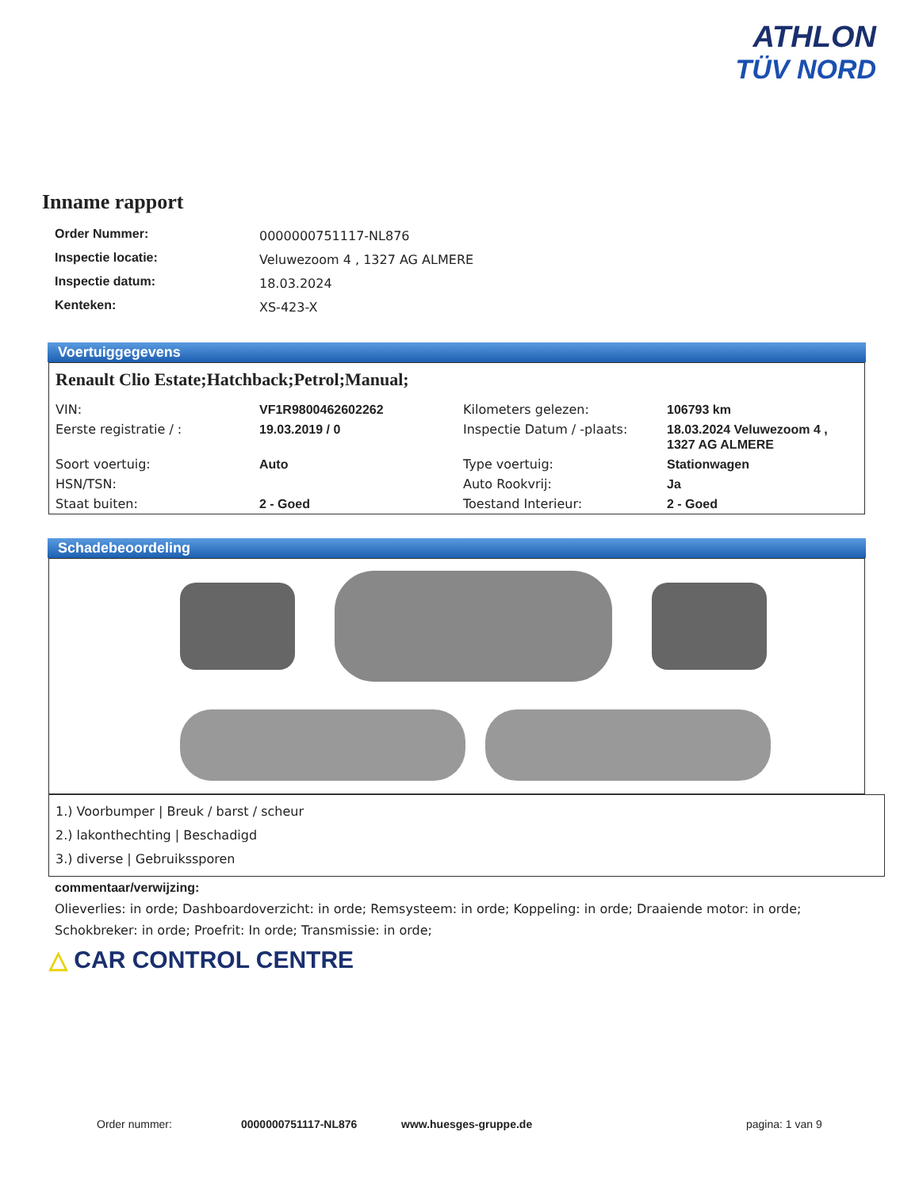ATHLON
TÜV NORD
Inname rapport
| Order Nummer: | 0000000751117-NL876 |
| Inspectie locatie: | Veluwezoom 4 , 1327 AG ALMERE |
| Inspectie datum: | 18.03.2024 |
| Kenteken: | XS-423-X |
Voertuiggegevens
Renault Clio Estate;Hatchback;Petrol;Manual;
| VIN: | VF1R9800462602262 | Kilometers gelezen: | 106793 km |
| Eerste registratie / : | 19.03.2019 / 0 | Inspectie Datum / -plaats: | 18.03.2024 Veluwezoom 4 , 1327 AG ALMERE |
| Soort voertuig: | Auto | Type voertuig: | Stationwagen |
| HSN/TSN: | | Auto Rookvrij: | Ja |
| Staat buiten: | 2 - Goed | Toestand Interieur: | 2 - Goed |
Schadebeoordeling
1.) Voorbumper | Breuk / barst / scheur
2.) lakonthechting | Beschadigd
3.) diverse | Gebruikssporen
commentaar/verwijzing:
Olieverlies: in orde; Dashboardoverzicht: in orde; Remsysteem: in orde; Koppeling: in orde; Draaiende motor: in orde; Schokbreker: in orde; Proefrit: In orde; Transmissie: in orde;
△ CAR CONTROL CENTRE
Order nummer: 0000000751117-NL876 www.huesges-gruppe.de pagina: 1 van 9